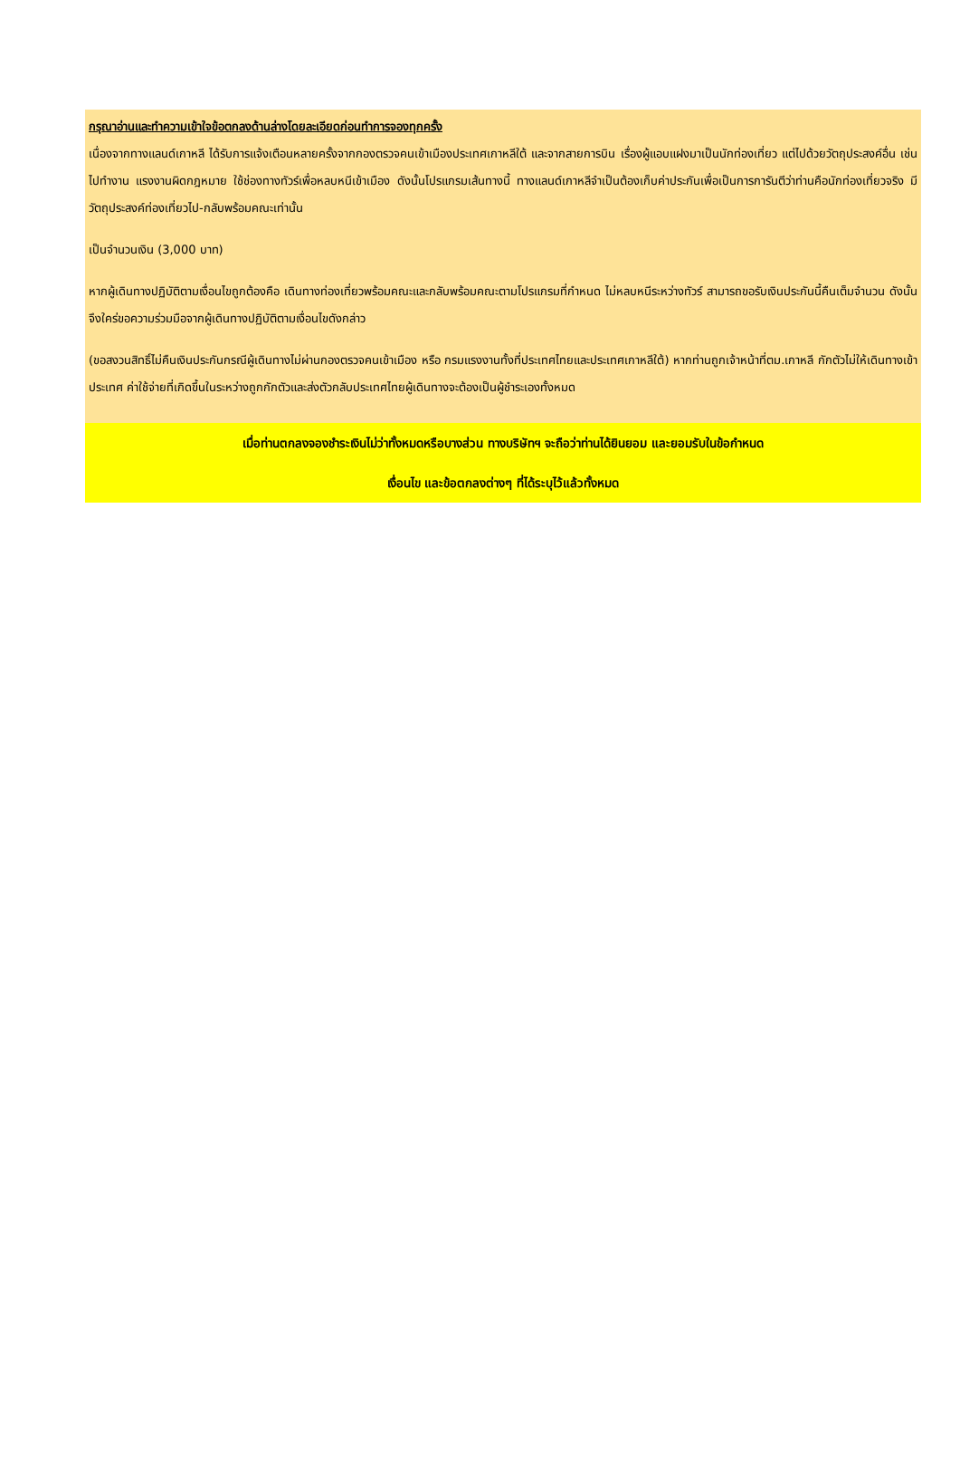กรุณาอ่านและทำความเข้าใจข้อตกลงด้านล่างโดยละเอียดก่อนทำการจองทุกครั้ง
เนื่องจากทางแลนด์เกาหลี ได้รับการแจ้งเตือนหลายครั้งจากกองตรวจคนเข้าเมืองประเทศเกาหลีใต้ และจากสายการบิน เรื่องผู้แอบแฝงมาเป็นนักท่องเที่ยว แต่ไปด้วยวัตถุประสงค์อื่น เช่น ไปทำงาน แรงงานผิดกฎหมาย ใช้ช่องทางทัวร์เพื่อหลบหนีเข้าเมือง ดังนั้นโปรแกรมเส้นทางนี้ ทางแลนด์เกาหลีจำเป็นต้องเก็บค่าประกันเพื่อเป็นการการันตีว่าท่านคือนักท่องเที่ยวจริง มีวัตถุประสงค์ท่องเที่ยวไป-กลับพร้อมคณะเท่านั้น
เป็นจำนวนเงิน (3,000 บาท)
หากผู้เดินทางปฏิบัติตามเงื่อนไขถูกต้องคือ เดินทางท่องเที่ยวพร้อมคณะและกลับพร้อมคณะตามโปรแกรมที่กำหนด ไม่หลบหนีระหว่างทัวร์ สามารถขอรับเงินประกันนี้คืนเต็มจำนวน ดังนั้นจึงใคร่ขอความร่วมมือจากผู้เดินทางปฏิบัติตามเงื่อนไขดังกล่าว
(ขอสงวนสิทธิ์ไม่คืนเงินประกันกรณีผู้เดินทางไม่ผ่านกองตรวจคนเข้าเมือง หรือ กรมแรงงานทั้งที่ประเทศไทยและประเทศเกาหลีใต้) หากท่านถูกเจ้าหน้าที่ตม.เกาหลี กักตัวไม่ให้เดินทางเข้าประเทศ ค่าใช้จ่ายที่เกิดขึ้นในระหว่างถูกกักตัวและส่งตัวกลับประเทศไทยผู้เดินทางจะต้องเป็นผู้ชำระเองทั้งหมด
เมื่อท่านตกลงจองชำระเงินไม่ว่าทั้งหมดหรือบางส่วน ทางบริษัทฯ จะถือว่าท่านได้ยินยอม และยอมรับในข้อกำหนด
เงื่อนไข และข้อตกลงต่างๆ ที่ได้ระบุไว้แล้วทั้งหมด